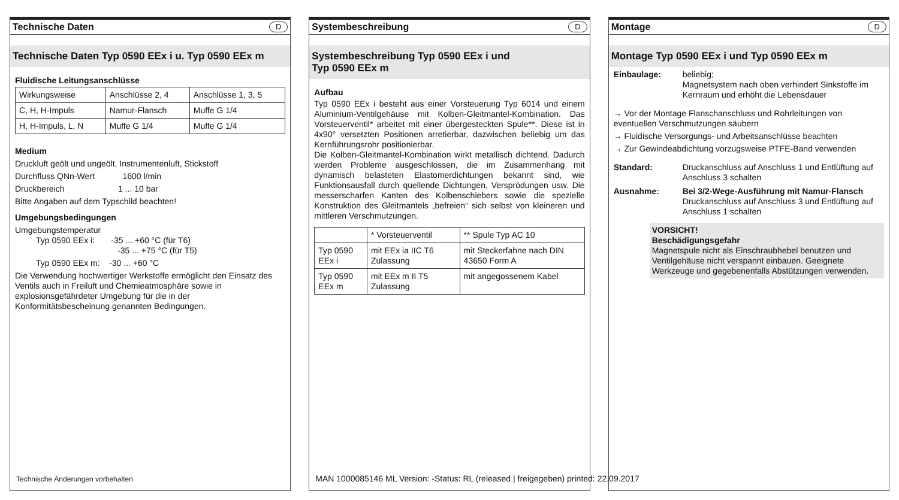Technische Daten D
Technische Daten Typ 0590 EEx i u. Typ 0590 EEx m
Fluidische Leitungsanschlüsse
| Wirkungsweise | Anschlüsse 2, 4 | Anschlüsse 1, 3, 5 |
| C, H, H-Impuls | Namur-Flansch | Muffe G 1/4 |
| H, H-Impuls, L, N | Muffe G 1/4 | Muffe G 1/4 |
Medium
Druckluft geölt und ungeölt, Instrumentenluft, Stickstoff
Durchfluss QNn-Wert 1600 l/min
Druckbereich 1 ... 10 bar
Bitte Angaben auf dem Typschild beachten!
Umgebungsbedingungen
Umgebungstemperatur
Typ 0590 EEx i: -35 ... +60 °C (für T6)
-35 ... +75 °C (für T5)
Typ 0590 EEx m: -30 ... +60 °C
Die Verwendung hochwertiger Werkstoffe ermöglicht den Einsatz des Ventils auch in Freiluft und Chemieatmosphäre sowie in explosionsgefährdeter Umgebung für die in der Konformitätsbescheinung genannten Bedingungen.
Technische Änderungen vorbehalten
Systembeschreibung D
Systembeschreibung Typ 0590 EEx i und
Typ 0590 EEx m
Aufbau
Typ 0590 EEx i besteht aus einer Vorsteuerung Typ 6014 und einem Aluminium-Ventilgehäuse mit Kolben-Gleitmantel-Kombination. Das Vorsteuerventil* arbeitet mit einer übergesteckten Spule**. Diese ist in 4x90° versetzten Positionen arretierbar, dazwischen beliebig um das Kernführungsrohr positionierbar.
Die Kolben-Gleitmantel-Kombination wirkt metallisch dichtend. Dadurch werden Probleme ausgeschlossen, die im Zusammenhang mit dynamisch belasteten Elastomerdichtungen bekannt sind, wie Funktionsausfall durch quellende Dichtungen, Versprödungen usw. Die messerscharfen Kanten des Kolbenschiebers sowie die spezielle Konstruktion des Gleitmantels „befreien“ sich selbst von kleineren und mittleren Verschmutzungen.
| | * Vorsteuerventil | ** Spule Typ AC 10 |
| Typ 0590 EEx i | mit EEx ia IIC T6 Zulassung | mit Steckerfahne nach DIN 43650 Form A |
| Typ 0590 EEx m | mit EEx m II T5 Zulassung | mit angegossenem Kabel |
MAN 1000085146 ML Version: -Status: RL (released | freigegeben) printed: 22.09.2017
Montage D
Montage Typ 0590 EEx i und Typ 0590 EEx m
Einbaulage: beliebig;
Magnetsystem nach oben verhindert Sinkstoffe im Kernraum und erhöht die Lebensdauer
→ Vor der Montage Flanschanschluss und Rohrleitungen von eventuellen Verschmutzungen säubern
→ Fluidische Versorgungs- und Arbeitsanschlüsse beachten
→ Zur Gewindeabdichtung vorzugsweise PTFE-Band verwenden
Standard: Druckanschluss auf Anschluss 1 und Entlüftung auf Anschluss 3 schalten
Ausnahme: Bei 3/2-Wege-Ausführung mit Namur-Flansch
Druckanschluss auf Anschluss 3 und Entlüftung auf Anschluss 1 schalten
VORSICHT!
Beschädigungsgefahr
Magnetspule nicht als Einschraubhebel benutzen und Ventilgehäuse nicht verspannt einbauen. Geeignete Werkzeuge und gegebenenfalls Abstützungen verwenden.